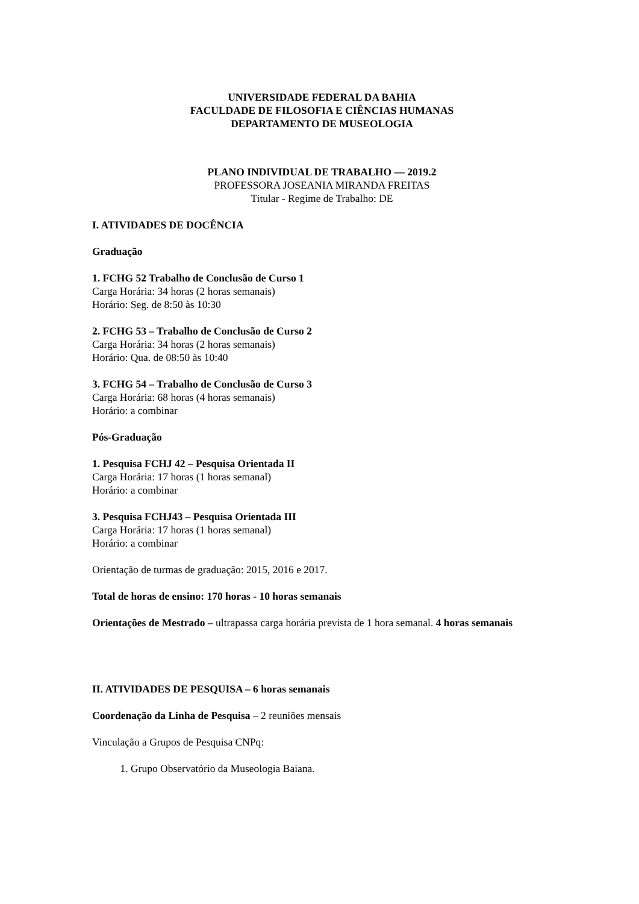UNIVERSIDADE FEDERAL DA BAHIA
FACULDADE DE FILOSOFIA E CIÊNCIAS HUMANAS
DEPARTAMENTO DE MUSEOLOGIA
PLANO INDIVIDUAL DE TRABALHO — 2019.2
PROFESSORA JOSEANIA MIRANDA FREITAS
Titular - Regime de Trabalho: DE
I. ATIVIDADES DE DOCÊNCIA
Graduação
1. FCHG 52 Trabalho de Conclusão de Curso 1
Carga Horária: 34 horas (2 horas semanais)
Horário: Seg. de 8:50 às 10:30
2. FCHG 53 – Trabalho de Conclusão de Curso 2
Carga Horária: 34 horas (2 horas semanais)
Horário: Qua. de 08:50 às 10:40
3. FCHG 54 – Trabalho de Conclusão de Curso 3
Carga Horária: 68 horas (4 horas semanais)
Horário: a combinar
Pós-Graduação
1. Pesquisa FCHJ 42 – Pesquisa Orientada II
Carga Horária: 17 horas (1 horas semanal)
Horário: a combinar
3. Pesquisa FCHJ43 – Pesquisa Orientada III
Carga Horária: 17 horas (1 horas semanal)
Horário: a combinar
Orientação de turmas de graduação: 2015, 2016 e 2017.
Total de horas de ensino: 170 horas - 10 horas semanais
Orientações de Mestrado – ultrapassa carga horária prevista de 1 hora semanal. 4 horas semanais
II. ATIVIDADES DE PESQUISA – 6 horas semanais
Coordenação da Linha de Pesquisa – 2 reuniões mensais
Vinculação a Grupos de Pesquisa CNPq:
1. Grupo Observatório da Museologia Baiana.